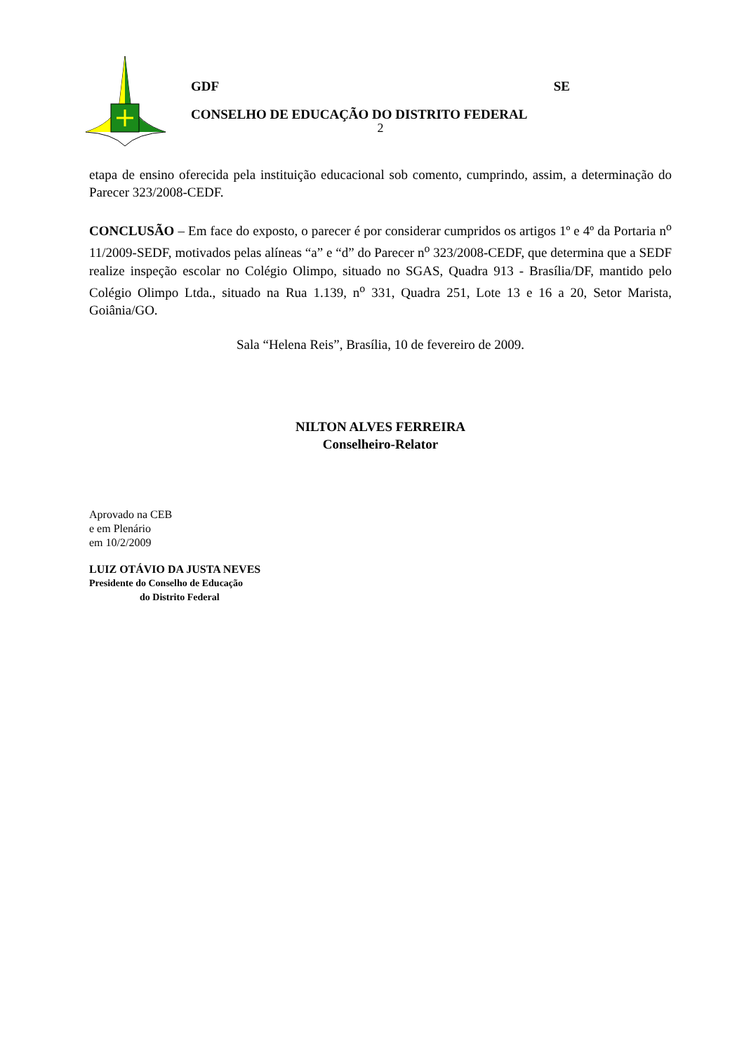GDF SE
CONSELHO DE EDUCAÇÃO DO DISTRITO FEDERAL
2
etapa de ensino oferecida pela instituição educacional sob comento, cumprindo, assim, a determinação do Parecer 323/2008-CEDF.
CONCLUSÃO – Em face do exposto, o parecer é por considerar cumpridos os artigos 1º e 4º da Portaria n<sup>o</sup> 11/2009-SEDF, motivados pelas alíneas “a” e “d” do Parecer n<sup>o</sup> 323/2008-CEDF, que determina que a SEDF realize inspeção escolar no Colégio Olimpo, situado no SGAS, Quadra 913 - Brasília/DF, mantido pelo Colégio Olimpo Ltda., situado na Rua 1.139, n<sup>o</sup> 331, Quadra 251, Lote 13 e 16 a 20, Setor Marista, Goiânia/GO.
Sala “Helena Reis”, Brasília, 10 de fevereiro de 2009.
NILTON ALVES FERREIRA
Conselheiro-Relator
Aprovado na CEB
e em Plenário
em 10/2/2009
LUIZ OTÁVIO DA JUSTA NEVES
Presidente do Conselho de Educação
do Distrito Federal